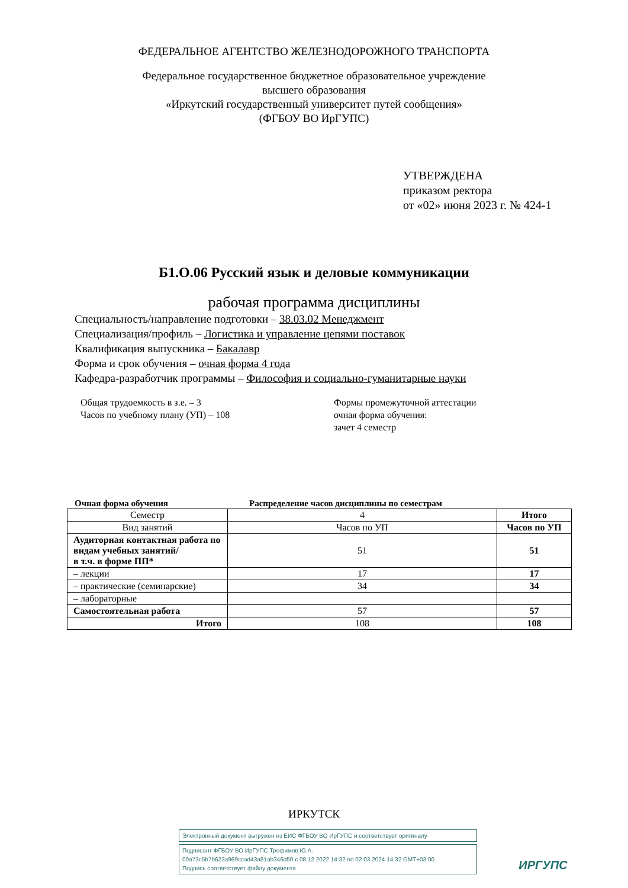ФЕДЕРАЛЬНОЕ АГЕНТСТВО ЖЕЛЕЗНОДОРОЖНОГО ТРАНСПОРТА
Федеральное государственное бюджетное образовательное учреждение
высшего образования
«Иркутский государственный университет путей сообщения»
(ФГБОУ ВО ИрГУПС)
УТВЕРЖДЕНА
приказом ректора
от «02» июня 2023 г. № 424-1
Б1.О.06 Русский язык и деловые коммуникации
рабочая программа дисциплины
Специальность/направление подготовки – 38.03.02 Менеджмент
Специализация/профиль – Логистика и управление цепями поставок
Квалификация выпускника – Бакалавр
Форма и срок обучения – очная форма 4 года
Кафедра-разработчик программы – Философия и социально-гуманитарные науки
Общая трудоемкость в з.е. – 3
Часов по учебному плану (УП) – 108
Формы промежуточной аттестации
очная форма обучения:
зачет 4 семестр
Очная форма обучения Распределение часов дисциплины по семестрам
| Семестр | 4 | Итого |
| Вид занятий | Часов по УП | Часов по УП |
| Аудиторная контактная работа по видам учебных занятий/ в т.ч. в форме ПП* | 51 | 51 |
| – лекции | 17 | 17 |
| – практические (семинарские) | 34 | 34 |
| – лабораторные | | |
| Самостоятельная работа | 57 | 57 |
| Итого | 108 | 108 |
ИРКУТСК
Электронный документ выгружен из ЕИС ФГБОУ ВО ИрГУПС и соответствует оригиналу
Подписант ФГБОУ ВО ИрГУПС Трофимов Ю.А.
00a73c5b7b623a969ccad43a81ab346d50 с 08.12.2022 14:32 по 02.03.2024 14:32 GMT+03:00
Подпись соответствует файлу документа
ИРГУПС